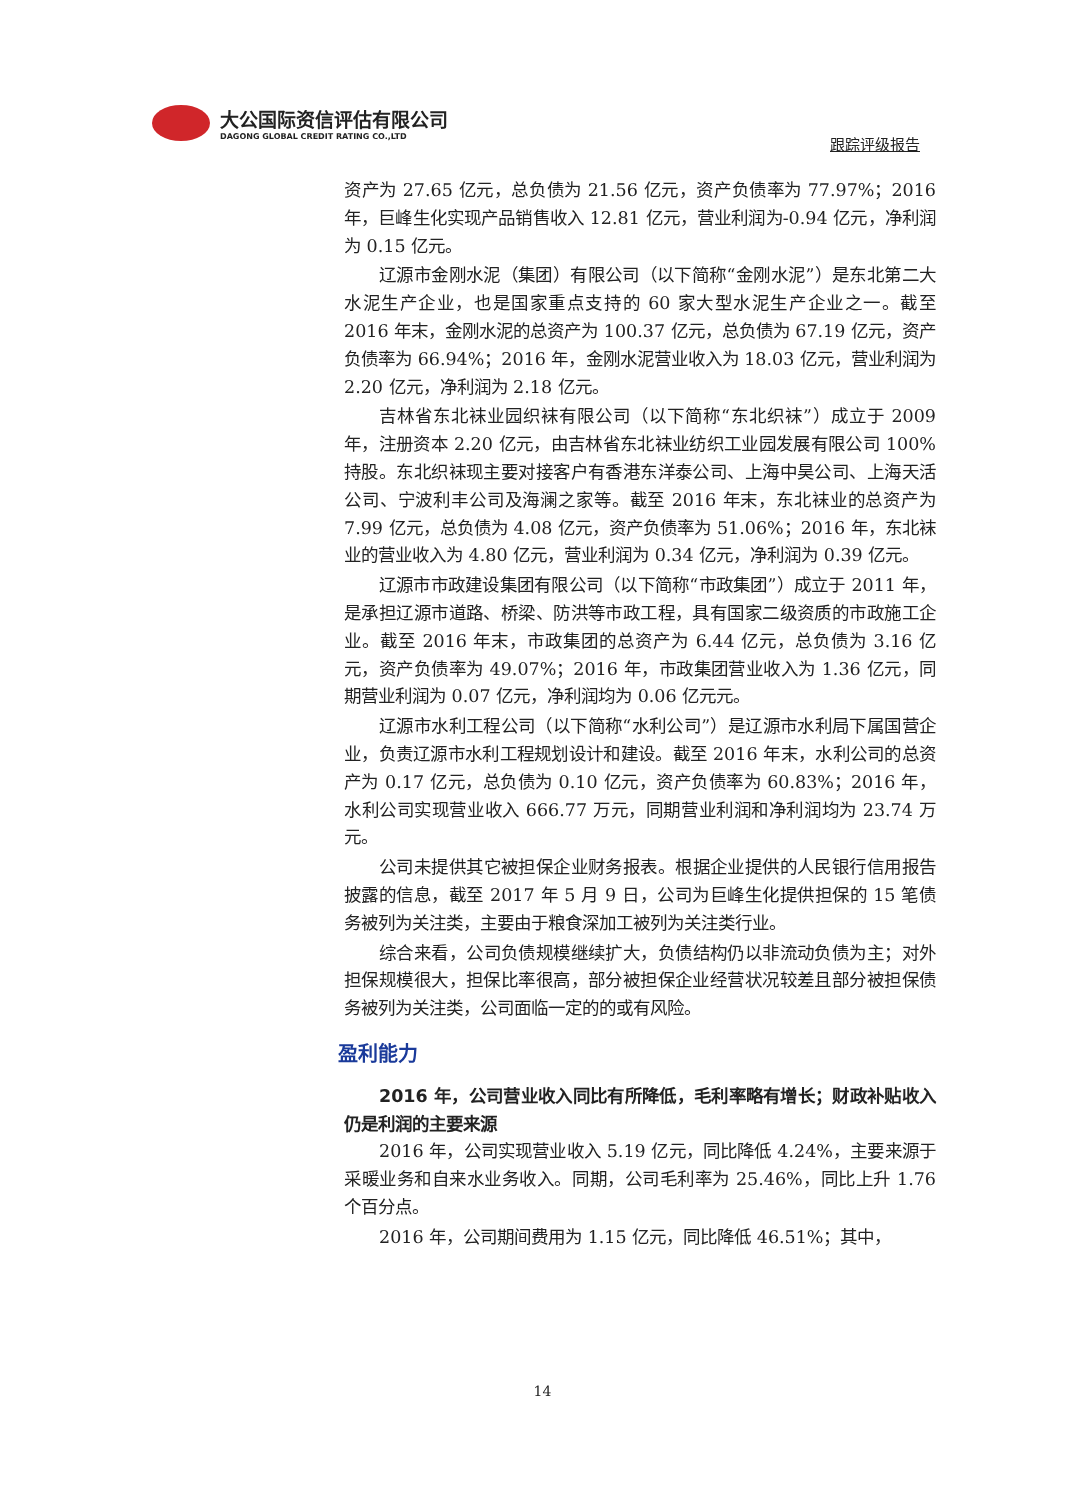大公国际资信评估有限公司
DAGONG GLOBAL CREDIT RATING CO.,LTD
跟踪评级报告
资产为 27.65 亿元，总负债为 21.56 亿元，资产负债率为 77.97%；2016 年，巨峰生化实现产品销售收入 12.81 亿元，营业利润为-0.94 亿元，净利润为 0.15 亿元。
辽源市金刚水泥（集团）有限公司（以下简称“金刚水泥”）是东北第二大水泥生产企业，也是国家重点支持的 60 家大型水泥生产企业之一。截至 2016 年末，金刚水泥的总资产为 100.37 亿元，总负债为 67.19 亿元，资产负债率为 66.94%；2016 年，金刚水泥营业收入为 18.03 亿元，营业利润为 2.20 亿元，净利润为 2.18 亿元。
吉林省东北袜业园织袜有限公司（以下简称“东北织袜”）成立于 2009 年，注册资本 2.20 亿元，由吉林省东北袜业纺织工业园发展有限公司 100%持股。东北织袜现主要对接客户有香港东洋泰公司、上海中昊公司、上海天活公司、宁波利丰公司及海澜之家等。截至 2016 年末，东北袜业的总资产为 7.99 亿元，总负债为 4.08 亿元，资产负债率为 51.06%；2016 年，东北袜业的营业收入为 4.80 亿元，营业利润为 0.34 亿元，净利润为 0.39 亿元。
辽源市市政建设集团有限公司（以下简称“市政集团”）成立于 2011 年，是承担辽源市道路、桥梁、防洪等市政工程，具有国家二级资质的市政施工企业。截至 2016 年末，市政集团的总资产为 6.44 亿元，总负债为 3.16 亿元，资产负债率为 49.07%；2016 年，市政集团营业收入为 1.36 亿元，同期营业利润为 0.07 亿元，净利润均为 0.06 亿元元。
辽源市水利工程公司（以下简称“水利公司”）是辽源市水利局下属国营企业，负责辽源市水利工程规划设计和建设。截至 2016 年末，水利公司的总资产为 0.17 亿元，总负债为 0.10 亿元，资产负债率为 60.83%；2016 年，水利公司实现营业收入 666.77 万元，同期营业利润和净利润均为 23.74 万元。
公司未提供其它被担保企业财务报表。根据企业提供的人民银行信用报告披露的信息，截至 2017 年 5 月 9 日，公司为巨峰生化提供担保的 15 笔债务被列为关注类，主要由于粮食深加工被列为关注类行业。
综合来看，公司负债规模继续扩大，负债结构仍以非流动负债为主；对外担保规模很大，担保比率很高，部分被担保企业经营状况较差且部分被担保债务被列为关注类，公司面临一定的的或有风险。
盈利能力
2016 年，公司营业收入同比有所降低，毛利率略有增长；财政补贴收入仍是利润的主要来源
2016 年，公司实现营业收入 5.19 亿元，同比降低 4.24%，主要来源于采暖业务和自来水业务收入。同期，公司毛利率为 25.46%，同比上升 1.76 个百分点。
2016 年，公司期间费用为 1.15 亿元，同比降低 46.51%；其中，
14